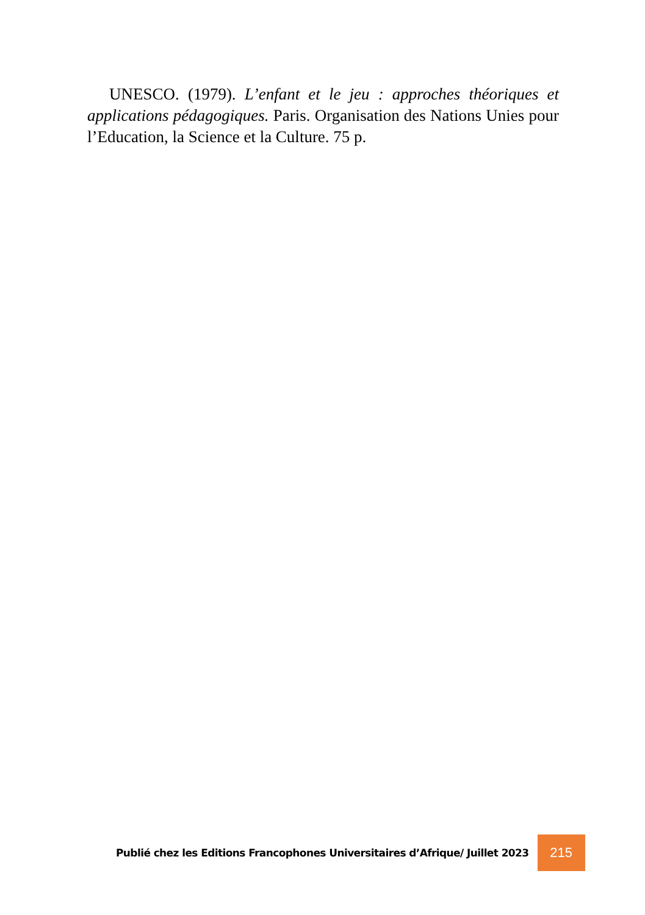UNESCO. (1979). L’enfant et le jeu : approches théoriques et applications pédagogiques. Paris. Organisation des Nations Unies pour l’Education, la Science et la Culture. 75 p.
Publié chez les Editions Francophones Universitaires d’Afrique/ Juillet 2023 215